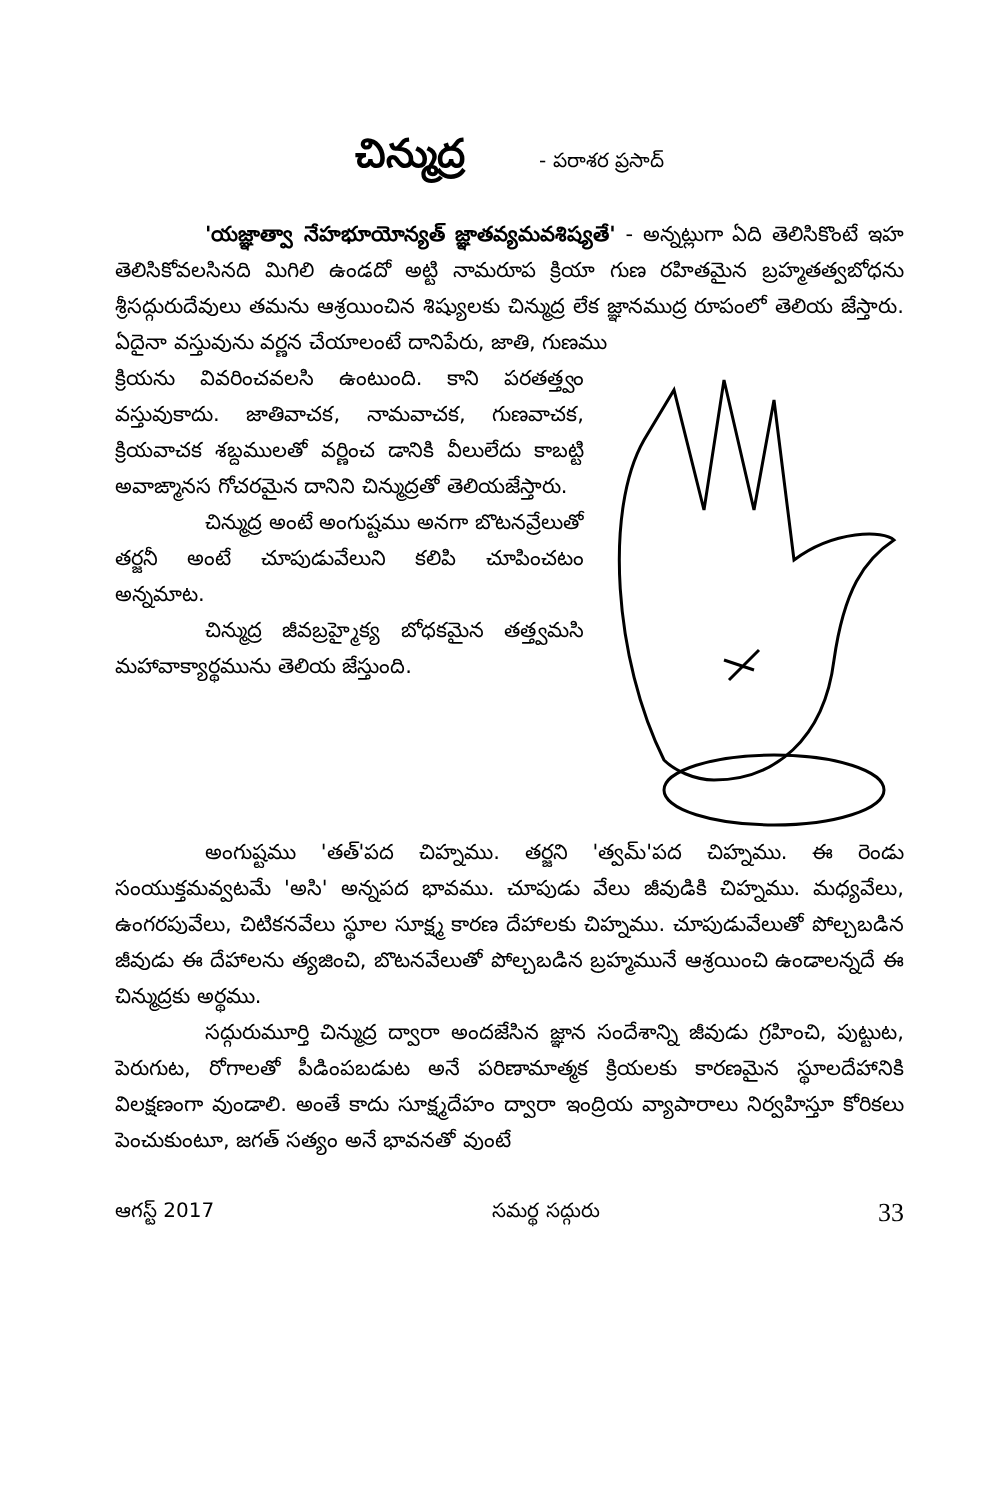చిన్ముద్ర - పరాశర ప్రసాద్
'యజ్ఞాత్వా నేహభూయోన్యత్ జ్ఞాతవ్యమవశిష్యతే' - అన్నట్లుగా ఏది తెలిసికొంటే ఇహ తెలిసికోవలసినది మిగిలి ఉండదో అట్టి నామరూప క్రియా గుణ రహితమైన బ్రహ్మతత్వబోధను శ్రీసద్గురుదేవులు తమను ఆశ్రయించిన శిష్యులకు చిన్ముద్ర లేక జ్ఞానముద్ర రూపంలో తెలియ జేస్తారు. ఏదైనా వస్తువును వర్ణన చేయాలంటే దానిపేరు, జాతి, గుణము
క్రియను వివరించవలసి ఉంటుంది. కాని పరతత్త్వం వస్తువుకాదు. జాతివాచక, నామవాచక, గుణవాచక, క్రియవాచక శబ్దములతో వర్ణించ డానికి వీలులేదు కాబట్టి అవాఙ్మానస గోచరమైన దానిని చిన్ముద్రతో తెలియజేస్తారు.
చిన్ముద్ర అంటే అంగుష్టము అనగా బొటనవ్రేలుతో తర్జనీ అంటే చూపుడువేలుని కలిపి చూపించటం అన్నమాట.
చిన్ముద్ర జీవబ్రహ్మైక్య బోధకమైన తత్త్వమసి మహావాక్యార్థమును తెలియ జేస్తుంది.
అంగుష్టము 'తత్'పద చిహ్నము. తర్జని 'త్వమ్'పద చిహ్నము. ఈ రెండు సంయుక్తమవ్వటమే 'అసి' అన్నపద భావము. చూపుడు వేలు జీవుడికి చిహ్నము. మధ్యవేలు, ఉంగరపువేలు, చిటికనవేలు స్థూల సూక్ష్మ కారణ దేహాలకు చిహ్నము. చూపుడువేలుతో పోల్చబడిన జీవుడు ఈ దేహాలను త్యజించి, బొటనవేలుతో పోల్చబడిన బ్రహ్మమునే ఆశ్రయించి ఉండాలన్నదే ఈ చిన్ముద్రకు అర్థము.
సద్గురుమూర్తి చిన్ముద్ర ద్వారా అందజేసిన జ్ఞాన సందేశాన్ని జీవుడు గ్రహించి, పుట్టుట, పెరుగుట, రోగాలతో పీడింపబడుట అనే పరిణామాత్మక క్రియలకు కారణమైన స్థూలదేహానికి విలక్షణంగా వుండాలి. అంతే కాదు సూక్ష్మదేహం ద్వారా ఇంద్రియ వ్యాపారాలు నిర్వహిస్తూ కోరికలు పెంచుకుంటూ, జగత్ సత్యం అనే భావనతో వుంటే
ఆగస్ట్ 2017 సమర్థ సద్గురు 33